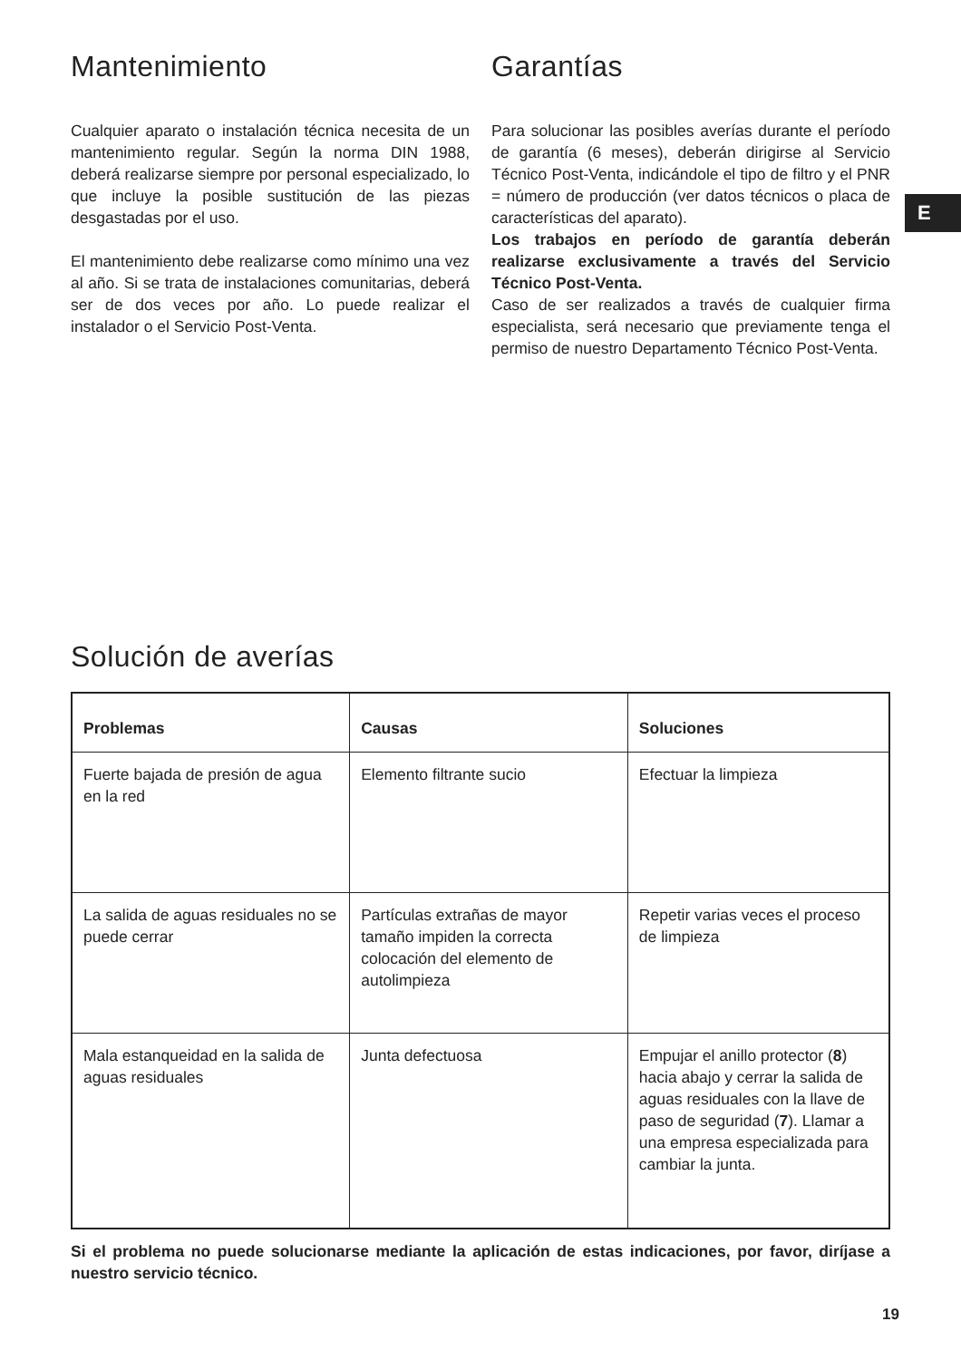E
Mantenimiento
Cualquier aparato o instalación técnica necesita de un mantenimiento regular. Según la norma DIN 1988, deberá realizarse siempre por personal especializado, lo que incluye la posible sustitución de las piezas desgastadas por el uso.
El mantenimiento debe realizarse como mínimo una vez al año. Si se trata de instalaciones comunitarias, deberá ser de dos veces por año. Lo puede realizar el instalador o el Servicio Post-Venta.
Garantías
Para solucionar las posibles averías durante el período de garantía (6 meses), deberán dirigirse al Servicio Técnico Post-Venta, indicándole el tipo de filtro y el PNR = número de producción (ver datos técnicos o placa de características del aparato).
Los trabajos en período de garantía deberán realizarse exclusivamente a través del Servicio Técnico Post-Venta.
Caso de ser realizados a través de cualquier firma especialista, será necesario que previamente tenga el permiso de nuestro Departamento Técnico Post-Venta.
Solución de averías
| Problemas | Causas | Soluciones |
| --- | --- | --- |
| Fuerte bajada de presión de agua en la red | Elemento filtrante sucio | Efectuar la limpieza |
| La salida de aguas residuales no se puede cerrar | Partículas extrañas de mayor tamaño impiden la correcta colocación del elemento de autolimpieza | Repetir varias veces el proceso de limpieza |
| Mala estanqueidad en la salida de aguas residuales | Junta defectuosa | Empujar el anillo protector ( 8 ) hacia abajo y cerrar la salida de aguas residuales con la llave de paso de seguridad ( 7 ). Llamar a una empresa especializada para cambiar la junta. |
Si el problema no puede solucionarse mediante la aplicación de estas indicaciones, por favor, diríjase a nuestro servicio técnico.
19